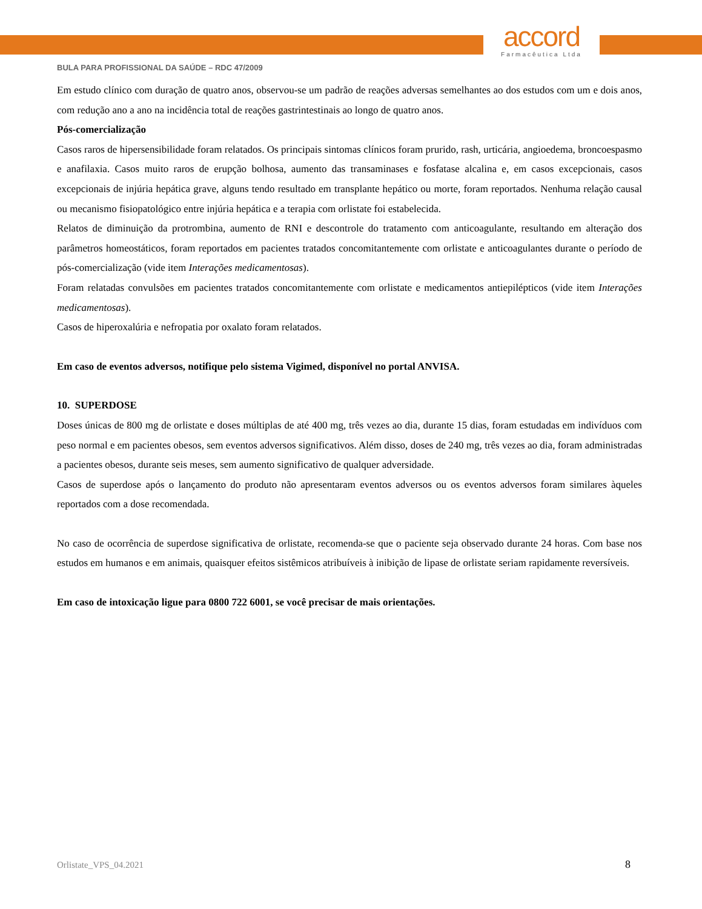accord
Farmacêutica Ltda
BULA PARA PROFISSIONAL DA SAÚDE – RDC 47/2009
Em estudo clínico com duração de quatro anos, observou-se um padrão de reações adversas semelhantes ao dos estudos com um e dois anos, com redução ano a ano na incidência total de reações gastrintestinais ao longo de quatro anos.
Pós-comercialização
Casos raros de hipersensibilidade foram relatados. Os principais sintomas clínicos foram prurido, rash, urticária, angioedema, broncoespasmo e anafilaxia. Casos muito raros de erupção bolhosa, aumento das transaminases e fosfatase alcalina e, em casos excepcionais, casos excepcionais de injúria hepática grave, alguns tendo resultado em transplante hepático ou morte, foram reportados. Nenhuma relação causal ou mecanismo fisiopatológico entre injúria hepática e a terapia com orlistate foi estabelecida.
Relatos de diminuição da protrombina, aumento de RNI e descontrole do tratamento com anticoagulante, resultando em alteração dos parâmetros homeostáticos, foram reportados em pacientes tratados concomitantemente com orlistate e anticoagulantes durante o período de pós-comercialização (vide item Interações medicamentosas).
Foram relatadas convulsões em pacientes tratados concomitantemente com orlistate e medicamentos antiepilépticos (vide item Interações medicamentosas).
Casos de hiperoxalúria e nefropatia por oxalato foram relatados.
Em caso de eventos adversos, notifique pelo sistema Vigimed, disponível no portal ANVISA.
10. SUPERDOSE
Doses únicas de 800 mg de orlistate e doses múltiplas de até 400 mg, três vezes ao dia, durante 15 dias, foram estudadas em indivíduos com peso normal e em pacientes obesos, sem eventos adversos significativos. Além disso, doses de 240 mg, três vezes ao dia, foram administradas a pacientes obesos, durante seis meses, sem aumento significativo de qualquer adversidade.
Casos de superdose após o lançamento do produto não apresentaram eventos adversos ou os eventos adversos foram similares àqueles reportados com a dose recomendada.
No caso de ocorrência de superdose significativa de orlistate, recomenda-se que o paciente seja observado durante 24 horas. Com base nos estudos em humanos e em animais, quaisquer efeitos sistêmicos atribuíveis à inibição de lipase de orlistate seriam rapidamente reversíveis.
Em caso de intoxicação ligue para 0800 722 6001, se você precisar de mais orientações.
Orlistate_VPS_04.2021 8